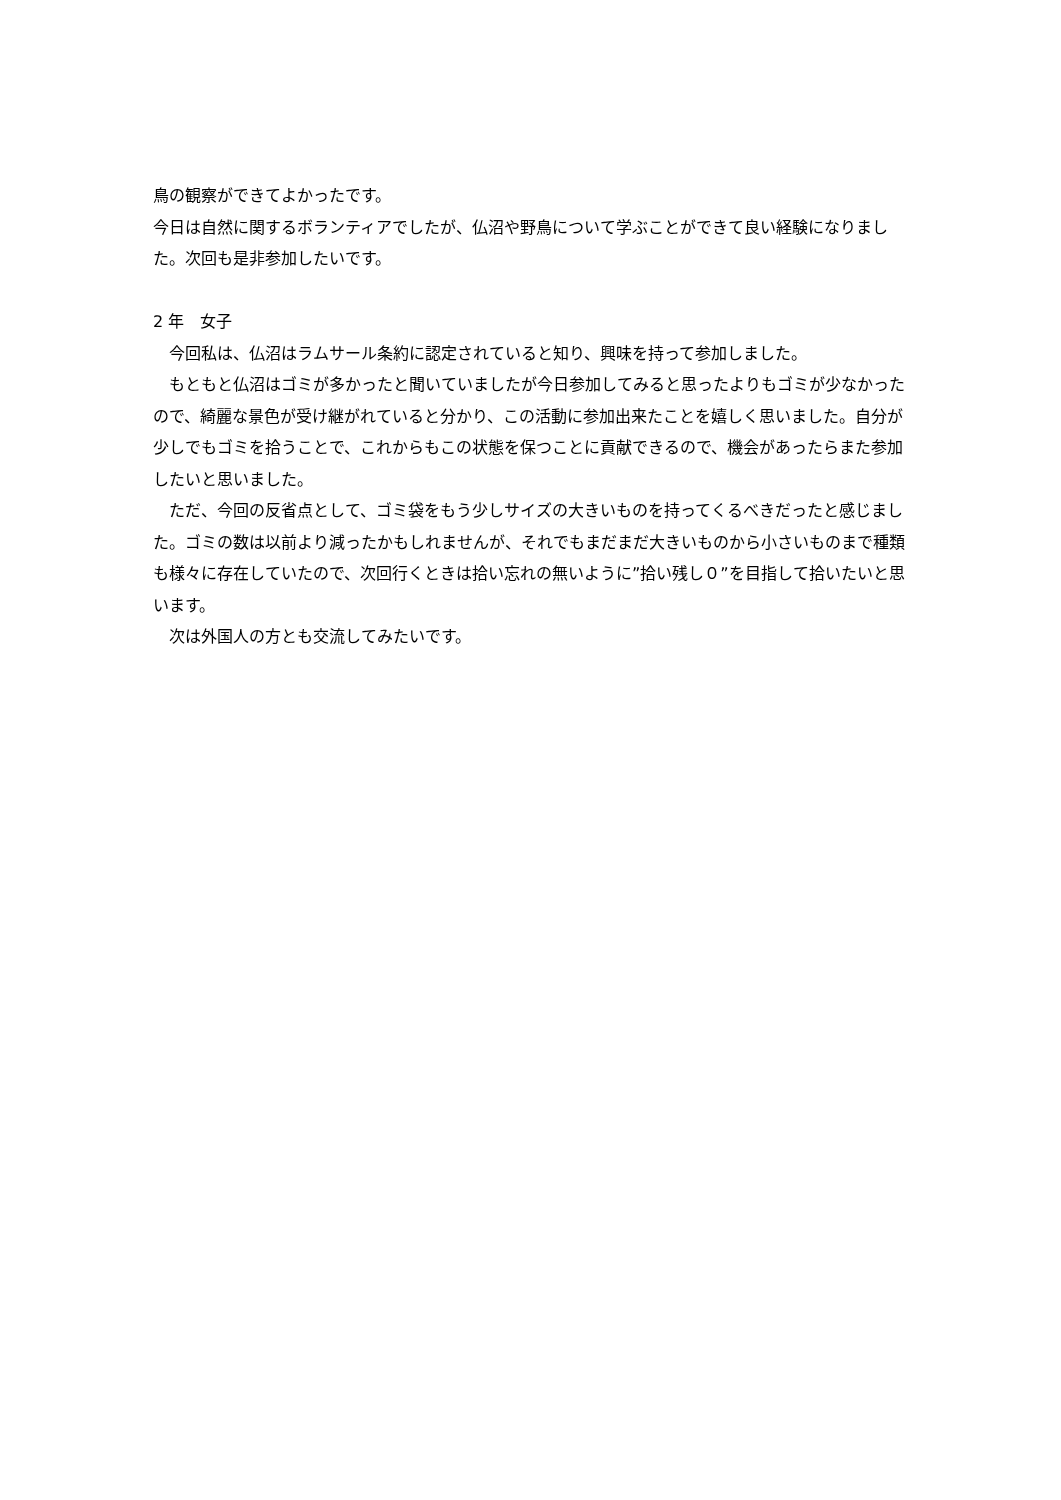鳥の観察ができてよかったです。
今日は自然に関するボランティアでしたが、仏沼や野鳥について学ぶことができて良い経験になりました。次回も是非参加したいです。
2 年　女子
　今回私は、仏沼はラムサール条約に認定されていると知り、興味を持って参加しました。
　もともと仏沼はゴミが多かったと聞いていましたが今日参加してみると思ったよりもゴミが少なかったので、綺麗な景色が受け継がれていると分かり、この活動に参加出来たことを嬉しく思いました。自分が少しでもゴミを拾うことで、これからもこの状態を保つことに貢献できるので、機会があったらまた参加したいと思いました。
　ただ、今回の反省点として、ゴミ袋をもう少しサイズの大きいものを持ってくるべきだったと感じました。ゴミの数は以前より減ったかもしれませんが、それでもまだまだ大きいものから小さいものまで種類も様々に存在していたので、次回行くときは拾い忘れの無いように”拾い残し０”を目指して拾いたいと思います。
　次は外国人の方とも交流してみたいです。